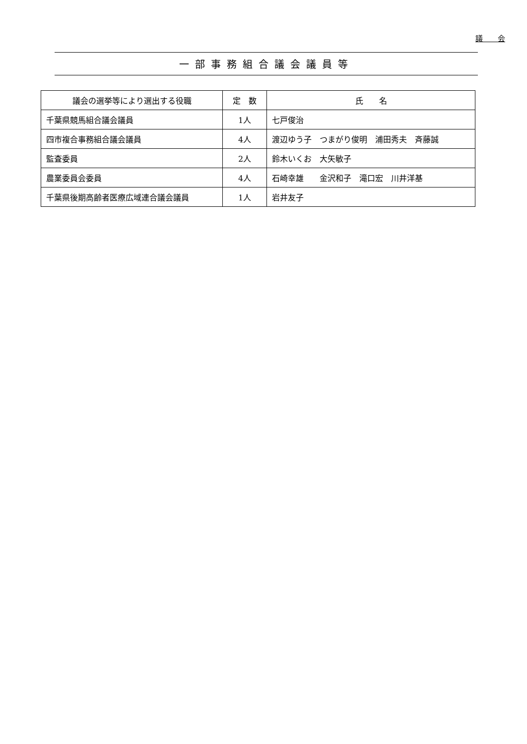議　　会
一部事務組合議会議員等
| 議会の選挙等により選出する役職 | 定 数 | 氏 名 |
| --- | --- | --- |
| 千葉県競馬組合議会議員 | 1人 | 七戸俊治 |
| 四市複合事務組合議会議員 | 4人 | 渡辺ゆう子 つまがり俊明 浦田秀夫 斉藤誠 |
| 監査委員 | 2人 | 鈴木いくお 大矢敏子 |
| 農業委員会委員 | 4人 | 石崎幸雄 金沢和子 滝口宏 川井洋基 |
| 千葉県後期高齢者医療広域連合議会議員 | 1人 | 岩井友子 |